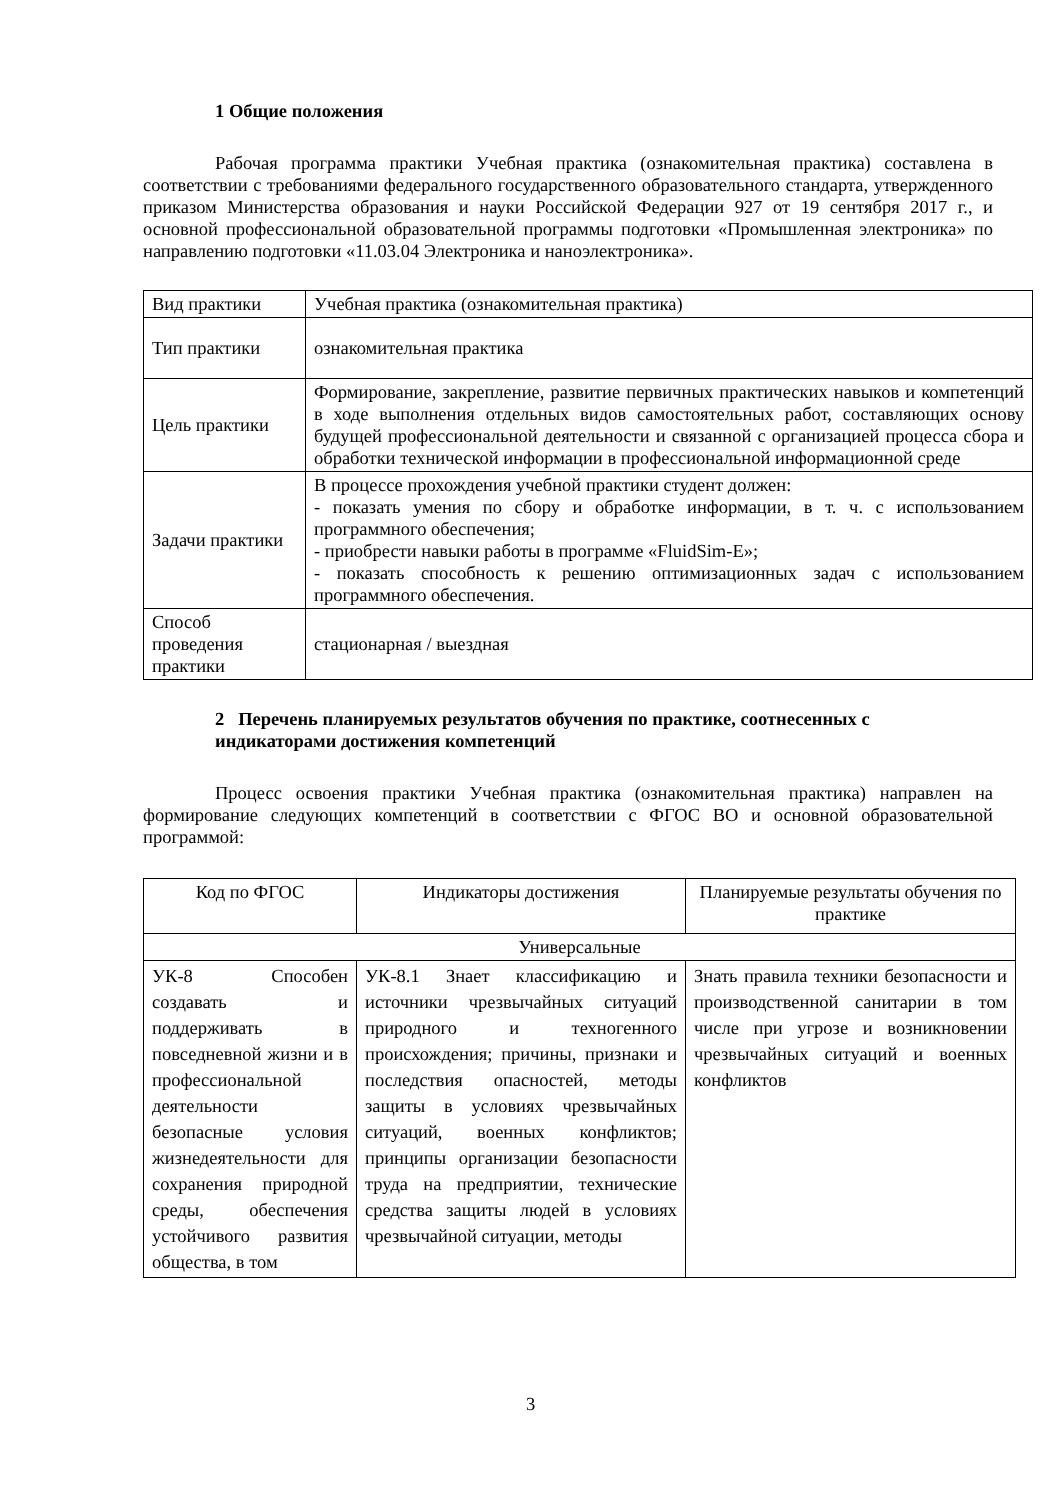1 Общие положения
Рабочая программа практики Учебная практика (ознакомительная практика) составлена в соответствии с требованиями федерального государственного образовательного стандарта, утвержденного приказом Министерства образования и науки Российской Федерации 927 от 19 сентября 2017 г., и основной профессиональной образовательной программы подготовки «Промышленная электроника» по направлению подготовки «11.03.04 Электроника и наноэлектроника».
| Вид практики | Учебная практика (ознакомительная практика) |
| Тип практики | ознакомительная практика |
| Цель практики | Формирование, закрепление, развитие первичных практических навыков и компетенций в ходе выполнения отдельных видов самостоятельных работ, составляющих основу будущей профессиональной деятельности и связанной с организацией процесса сбора и обработки технической информации в профессиональной информационной среде |
| Задачи практики | В процессе прохождения учебной практики студент должен: - показать умения по сбору и обработке информации, в т. ч. с использованием программного обеспечения; - приобрести навыки работы в программе «FluidSim-E»; - показать способность к решению оптимизационных задач с использованием программного обеспечения. |
| Способ проведения практики | стационарная / выездная |
2 Перечень планируемых результатов обучения по практике, соотнесенных с индикаторами достижения компетенций
Процесс освоения практики Учебная практика (ознакомительная практика) направлен на формирование следующих компетенций в соответствии с ФГОС ВО и основной образовательной программой:
| Код по ФГОС | Индикаторы достижения | Планируемые результаты обучения по практике |
| Универсальные | | |
| УК-8 Способен создавать и поддерживать в повседневной жизни и в профессиональной деятельности безопасные условия жизнедеятельности для сохранения природной среды, обеспечения устойчивого развития общества, в том | УК-8.1 Знает классификацию и источники чрезвычайных ситуаций природного и техногенного происхождения; причины, признаки и последствия опасностей, методы защиты в условиях чрезвычайных ситуаций, военных конфликтов; принципы организации безопасности труда на предприятии, технические средства защиты людей в условиях чрезвычайной ситуации, методы | Знать правила техники безопасности и производственной санитарии в том числе при угрозе и возникновении чрезвычайных ситуаций и военных конфликтов |
3